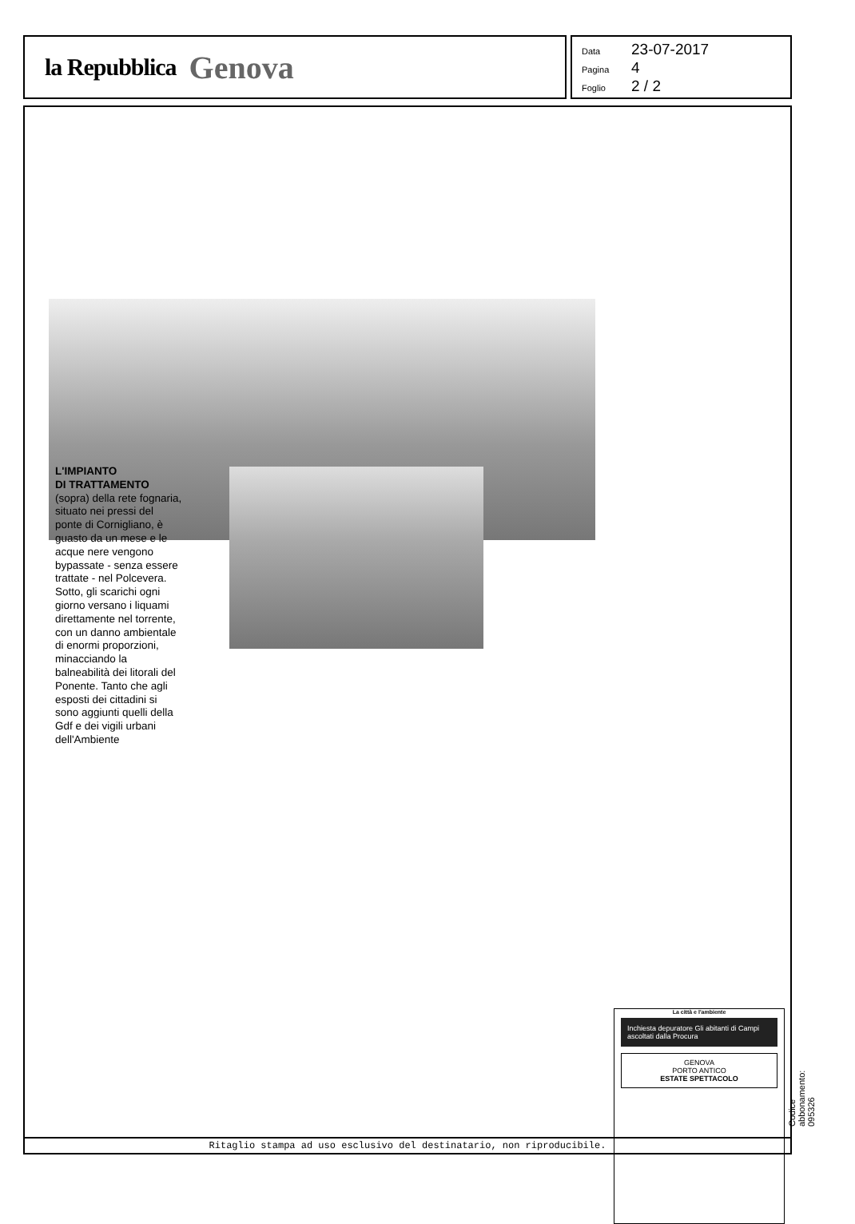la Repubblica Genova
Data 23-07-2017
Pagina 4
Foglio 2 / 2
L'IMPIANTO
DI TRATTAMENTO
(sopra) della rete fognaria, situato nei pressi del ponte di Cornigliano, è guasto da un mese e le acque nere vengono bypassate - senza essere trattate - nel Polcevera. Sotto, gli scarichi ogni giorno versano i liquami direttamente nel torrente, con un danno ambientale di enormi proporzioni, minacciando la balneabilità dei litorali del Ponente. Tanto che agli esposti dei cittadini si sono aggiunti quelli della Gdf e dei vigili urbani dell'Ambiente
La città e l'ambiente
Inchiesta depuratore Gli abitanti di Campi ascoltati dalla Procura
GENOVA
PORTO ANTICO
ESTATE SPETTACOLO
Ritaglio stampa ad uso esclusivo del destinatario, non riproducibile.
Codice abbonamento: 095326